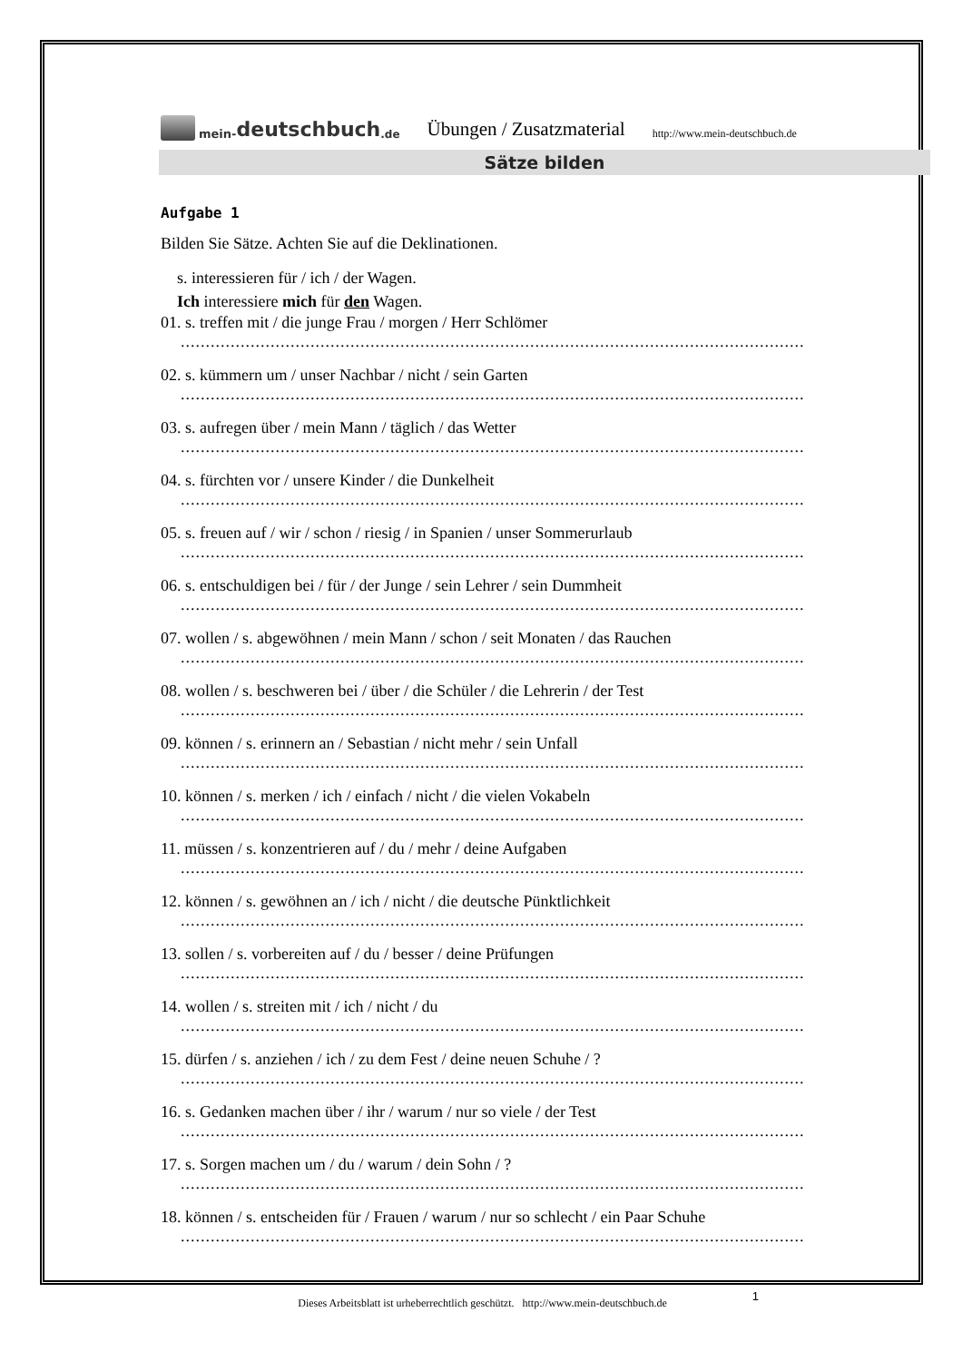mein- deutschbuch.de
Übungen / Zusatzmaterial http://www.mein-deutschbuch.de
Sätze bilden
Aufgabe 1
Bilden Sie Sätze. Achten Sie auf die Deklinationen.
s. interessieren für / ich / der Wagen.
Ich interessiere mich für den Wagen.
01. s. treffen mit / die junge Frau / morgen / Herr Schlömer
.........................................................................................................................................................
02. s. kümmern um / unser Nachbar / nicht / sein Garten
.........................................................................................................................................................
03. s. aufregen über / mein Mann / täglich / das Wetter
.........................................................................................................................................................
04. s. fürchten vor / unsere Kinder / die Dunkelheit
.........................................................................................................................................................
05. s. freuen auf / wir / schon / riesig / in Spanien / unser Sommerurlaub
.........................................................................................................................................................
06. s. entschuldigen bei / für / der Junge / sein Lehrer / sein Dummheit
.........................................................................................................................................................
07. wollen / s. abgewöhnen / mein Mann / schon / seit Monaten / das Rauchen
.........................................................................................................................................................
08. wollen / s. beschweren bei / über / die Schüler / die Lehrerin / der Test
.........................................................................................................................................................
09. können / s. erinnern an / Sebastian / nicht mehr / sein Unfall
.........................................................................................................................................................
10. können / s. merken / ich / einfach / nicht / die vielen Vokabeln
.........................................................................................................................................................
11. müssen / s. konzentrieren auf / du / mehr / deine Aufgaben
.........................................................................................................................................................
12. können / s. gewöhnen an / ich / nicht / die deutsche Pünktlichkeit
.........................................................................................................................................................
13. sollen / s. vorbereiten auf / du / besser / deine Prüfungen
.........................................................................................................................................................
14. wollen / s. streiten mit / ich / nicht / du
.........................................................................................................................................................
15. dürfen / s. anziehen / ich / zu dem Fest / deine neuen Schuhe / ?
.........................................................................................................................................................
16. s. Gedanken machen über / ihr / warum / nur so viele / der Test
.........................................................................................................................................................
17. s. Sorgen machen um / du / warum / dein Sohn / ?
.........................................................................................................................................................
18. können / s. entscheiden für / Frauen / warum / nur so schlecht / ein Paar Schuhe
.........................................................................................................................................................
Dieses Arbeitsblatt ist urheberrechtlich geschützt. http://www.mein-deutschbuch.de 1